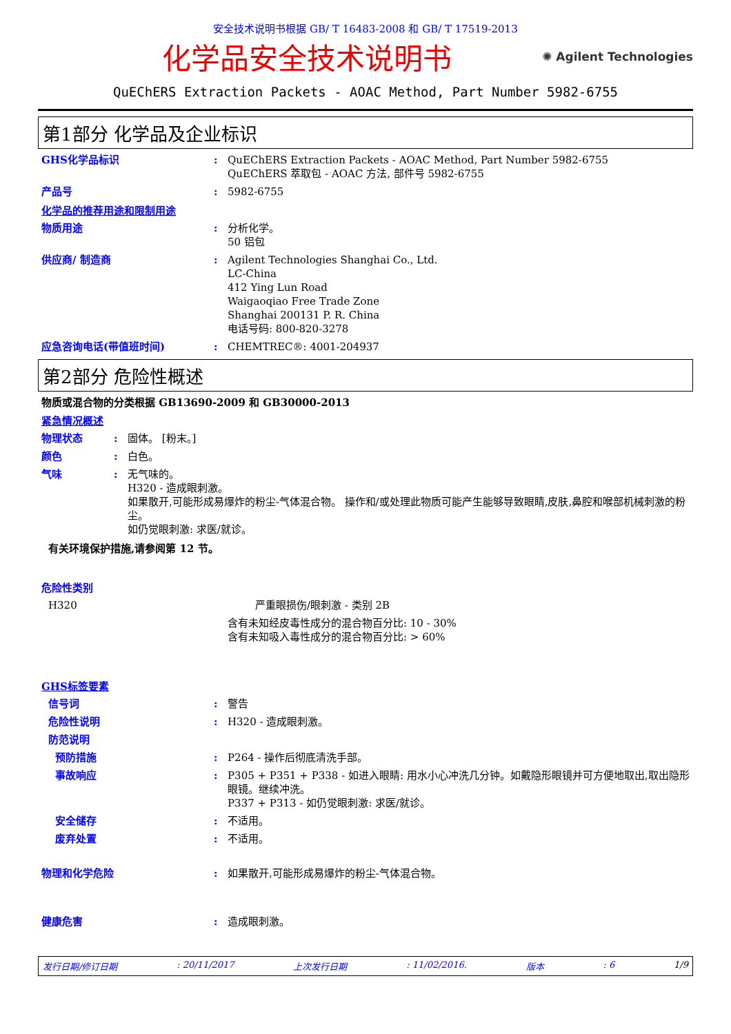安全技术说明书根据 GB/ T 16483-2008 和 GB/ T 17519-2013
化学品安全技术说明书
✺ Agilent Technologies
QuEChERS Extraction Packets - AOAC Method, Part Number 5982-6755
第1部分 化学品及企业标识
GHS化学品标识 : QuEChERS Extraction Packets - AOAC Method, Part Number 5982-6755
QuEChERS 萃取包 - AOAC 方法, 部件号 5982-6755
产品号 : 5982-6755
化学品的推荐用途和限制用途
物质用途 : 分析化学。
50 铝包
供应商/ 制造商 : Agilent Technologies Shanghai Co., Ltd.
LC-China
412 Ying Lun Road
Waigaoqiao Free Trade Zone
Shanghai 200131 P. R. China
电话号码: 800-820-3278
应急咨询电话(带值班时间) : CHEMTREC®: 4001-204937
第2部分 危险性概述
物质或混合物的分类根据 GB13690-2009 和 GB30000-2013
紧急情况概述
物理状态 : 固体。 [粉末。]
颜色 : 白色。
气味 : 无气味的。
H320 - 造成眼刺激。
如果散开,可能形成易爆炸的粉尘-气体混合物。 操作和/或处理此物质可能产生能够导致眼睛,皮肤,鼻腔和喉部机械刺激的粉尘。
如仍觉眼刺激: 求医/就诊。
有关环境保护措施,请参阅第 12 节。
危险性类别
H320 严重眼损伤/眼刺激 - 类别 2B
含有未知经皮毒性成分的混合物百分比: 10 - 30%
含有未知吸入毒性成分的混合物百分比: > 60%
GHS标签要素
信号词 : 警告
危险性说明 : H320 - 造成眼刺激。
防范说明
预防措施 : P264 - 操作后彻底清洗手部。
事故响应 : P305 + P351 + P338 - 如进入眼睛: 用水小心冲洗几分钟。如戴隐形眼镜并可方便地取出,取出隐形眼镜。继续冲洗。
P337 + P313 - 如仍觉眼刺激: 求医/就诊。
安全储存 : 不适用。
废弃处置 : 不适用。
物理和化学危险 : 如果散开,可能形成易爆炸的粉尘-气体混合物。
健康危害 : 造成眼刺激。
发行日期/修订日期: 20/11/2017 上次发行日期: 11/02/2016. 版本: 6 1/9